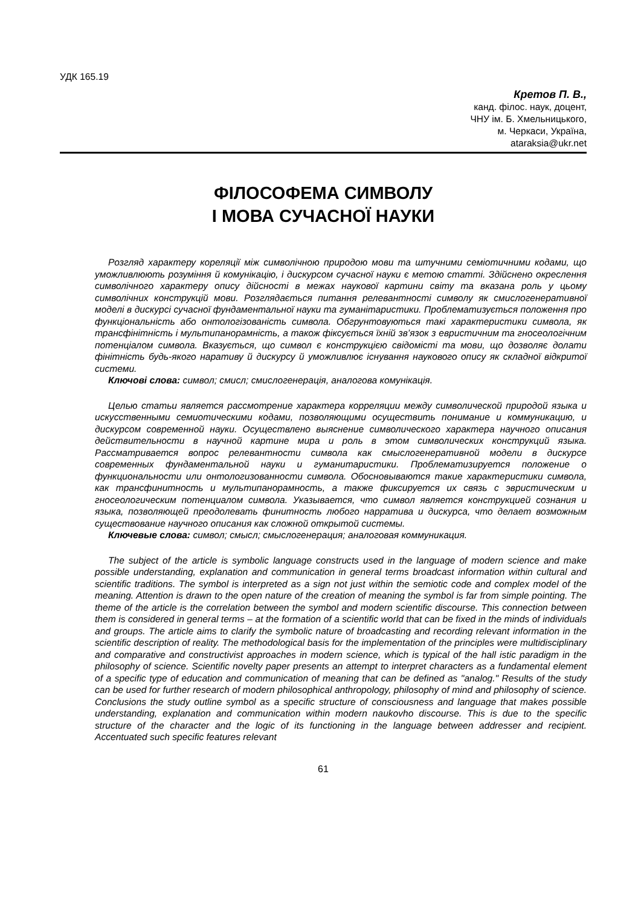УДК 165.19
Кретов П. В.,
канд. філос. наук, доцент,
ЧНУ ім. Б. Хмельницького,
м. Черкаси, Україна,
ataraksia@ukr.net
ФІЛОСОФЕМА СИМВОЛУ
І МОВА СУЧАСНОЇ НАУКИ
Розгляд характеру кореляції між символічною природою мови та штучними семіотичними кодами, що уможливлюють розуміння й комунікацію, і дискурсом сучасної науки є метою статті. Здійснено окреслення символічного характеру опису дійсності в межах наукової картини світу та вказана роль у цьому символічних конструкцій мови. Розглядається питання релевантності символу як смислогенеративної моделі в дискурсі сучасної фундаментальної науки та гуманітаристики. Проблематизується положення про функціональність або онтологізованість символа. Обгрунтовуються такі характеристики символа, як трансфінітність і мультипанорамність, а також фіксується їхній зв’язок з евристичним та гносеологічним потенціалом символа. Вказується, що символ є конструкцією свідомісті та мови, що дозволяє долати фінітність будь-якого наративу й дискурсу й уможливлює існування наукового опису як складної відкритої системи.
Ключові слова: символ; смисл; смислогенерація, аналогова комунікація.
Целью статьи является рассмотрение характера корреляции между символической природой языка и искусственными семиотическими кодами, позволяющими осуществить понимание и коммуникацию, и дискурсом современной науки. Осуществлено выяснение символического характера научного описания действительности в научной картине мира и роль в этом символических конструкций языка. Рассматривается вопрос релевантности символа как смыслогенеративной модели в дискурсе современных фундаментальной науки и гуманитаристики. Проблематизируется положение о функциональности или онтологизованности символа. Обосновываются такие характеристики символа, как трансфинитность и мультипанорамность, а также фиксируется их связь с эвристическим и гносеологическим потенциалом символа. Указывается, что символ является конструкцией сознания и языка, позволяющей преодолевать финитность любого нарратива и дискурса, что делает возможным существование научного описания как сложной открытой системы.
Ключевые слова: символ; смысл; смыслогенерация; аналоговая коммуникация.
The subject of the article is symbolic language constructs used in the language of modern science and make possible understanding, explanation and communication in general terms broadcast information within cultural and scientific traditions. The symbol is interpreted as a sign not just within the semiotic code and complex model of the meaning. Attention is drawn to the open nature of the creation of meaning the symbol is far from simple pointing. The theme of the article is the correlation between the symbol and modern scientific discourse. This connection between them is considered in general terms – at the formation of a scientific world that can be fixed in the minds of individuals and groups. The article aims to clarify the symbolic nature of broadcasting and recording relevant information in the scientific description of reality. The methodological basis for the implementation of the principles were multidisciplinary and comparative and constructivist approaches in modern science, which is typical of the hall istic paradigm in the philosophy of science. Scientific novelty paper presents an attempt to interpret characters as a fundamental element of a specific type of education and communication of meaning that can be defined as "analog." Results of the study can be used for further research of modern philosophical anthropology, philosophy of mind and philosophy of science. Conclusions the study outline symbol as a specific structure of consciousness and language that makes possible understanding, explanation and communication within modern naukovho discourse. This is due to the specific structure of the character and the logic of its functioning in the language between addresser and recipient. Accentuated such specific features relevant
61